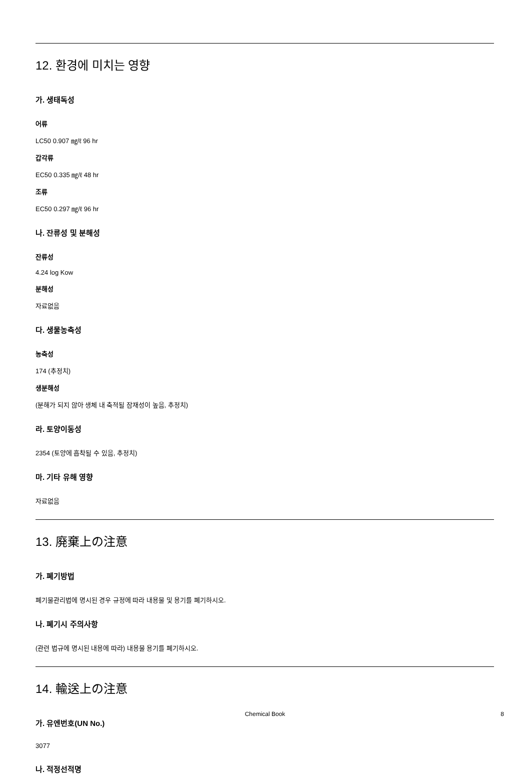12. 환경에 미치는 영향
가. 생태독성
어류
LC50 0.907 ㎎/ℓ 96 hr
갑각류
EC50 0.335 ㎎/ℓ 48 hr
조류
EC50 0.297 ㎎/ℓ 96 hr
나. 잔류성 및 분해성
잔류성
4.24 log Kow
분해성
자료없음
다. 생물농축성
농축성
174 (추정치)
생분해성
(분해가 되지 않아 생체 내 축적될 잠재성이 높음, 추정치)
라. 토양이동성
2354 (토양에 흡착될 수 있음, 추정치)
마. 기타 유해 영향
자료없음
13. 廃棄上の注意
가. 폐기방법
폐기물관리법에 명시된 경우 규정에 따라 내용물 및 용기를 폐기하시오.
나. 폐기시 주의사항
(관련 법규에 명시된 내용에 따라) 내용물 용기를 폐기하시오.
14. 輸送上の注意
가. 유엔번호(UN No.)
3077
나. 적정선적명
Chemical Book 8